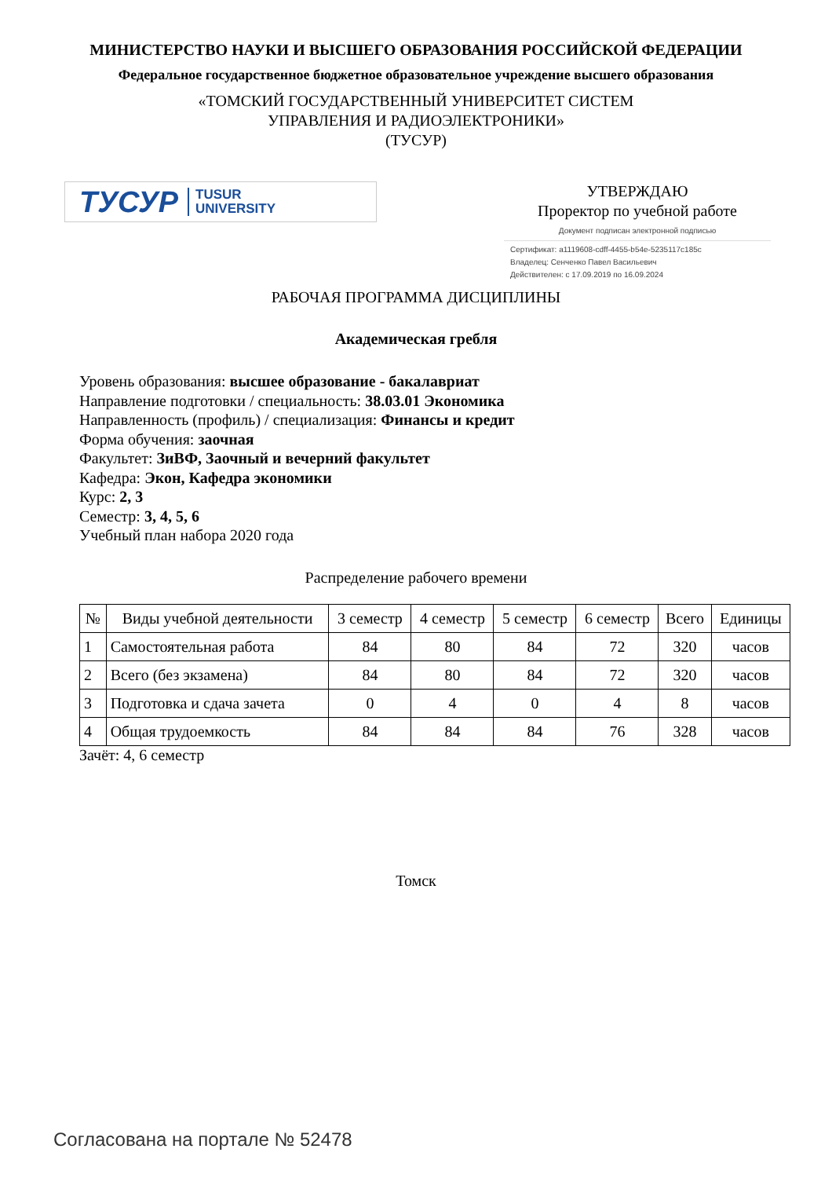МИНИСТЕРСТВО НАУКИ И ВЫСШЕГО ОБРАЗОВАНИЯ РОССИЙСКОЙ ФЕДЕРАЦИИ
Федеральное государственное бюджетное образовательное учреждение высшего образования
«ТОМСКИЙ ГОСУДАРСТВЕННЫЙ УНИВЕРСИТЕТ СИСТЕМ
УПРАВЛЕНИЯ И РАДИОЭЛЕКТРОНИКИ»
(ТУСУР)
ТУСУР TUSUR
UNIVERSITY
УТВЕРЖДАЮ
Проректор по учебной работе
Документ подписан электронной подписью
Сертификат: a1119608-cdff-4455-b54e-5235117c185c
Владелец: Сенченко Павел Васильевич
Действителен: с 17.09.2019 по 16.09.2024
РАБОЧАЯ ПРОГРАММА ДИСЦИПЛИНЫ
Академическая гребля
Уровень образования: высшее образование - бакалавриат
Направление подготовки / специальность: 38.03.01 Экономика
Направленность (профиль) / специализация: Финансы и кредит
Форма обучения: заочная
Факультет: ЗиВФ, Заочный и вечерний факультет
Кафедра: Экон, Кафедра экономики
Курс: 2, 3
Семестр: 3, 4, 5, 6
Учебный план набора 2020 года
Распределение рабочего времени
| № | Виды учебной деятельности | 3 семестр | 4 семестр | 5 семестр | 6 семестр | Всего | Единицы |
| --- | --- | --- | --- | --- | --- | --- | --- |
| 1 | Самостоятельная работа | 84 | 80 | 84 | 72 | 320 | часов |
| 2 | Всего (без экзамена) | 84 | 80 | 84 | 72 | 320 | часов |
| 3 | Подготовка и сдача зачета | 0 | 4 | 0 | 4 | 8 | часов |
| 4 | Общая трудоемкость | 84 | 84 | 84 | 76 | 328 | часов |
Зачёт: 4, 6 семестр
Томск
Согласована на портале № 52478